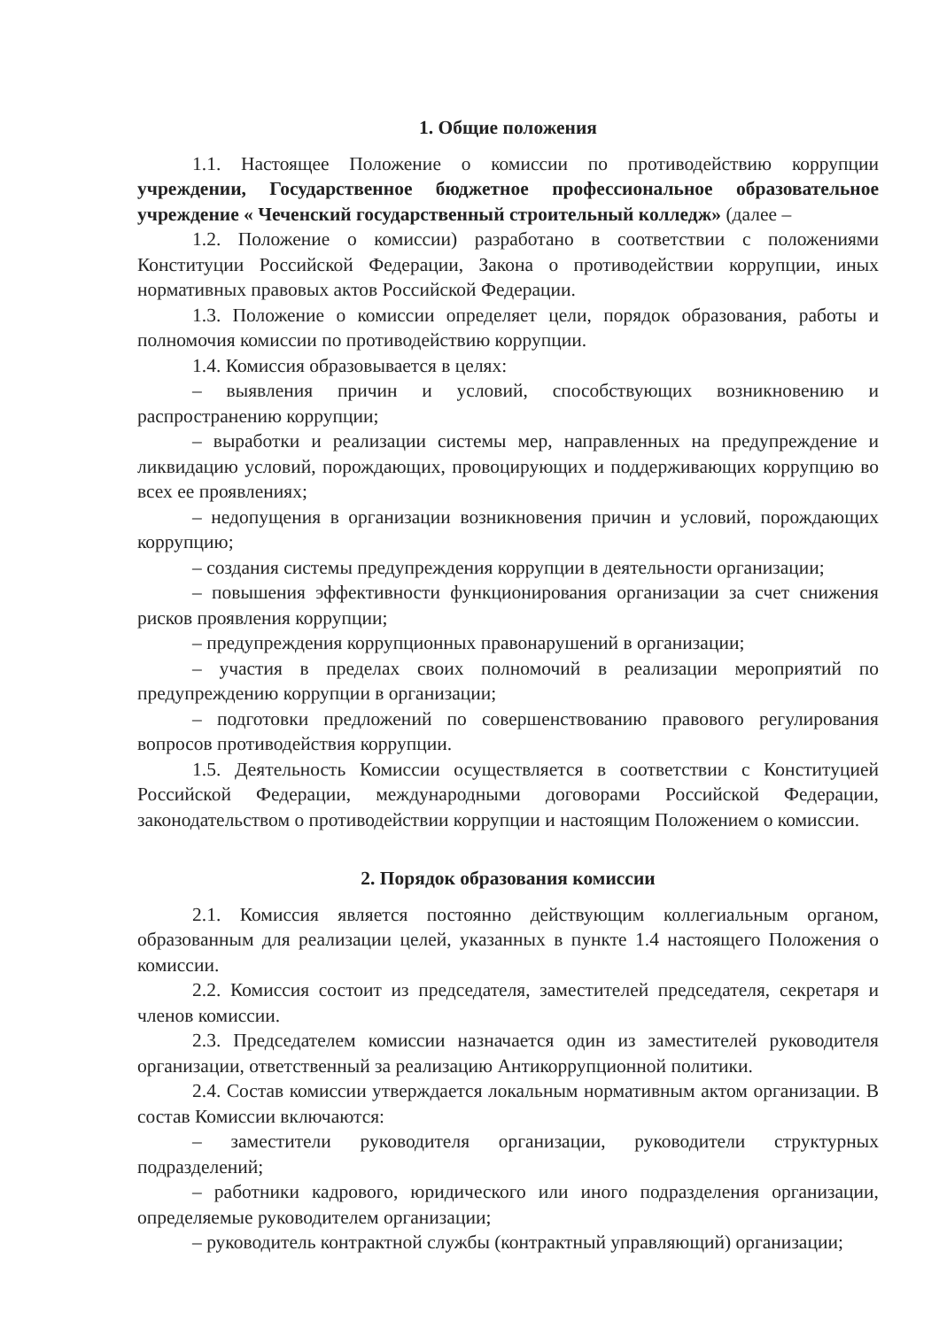1. Общие положения
1.1. Настоящее Положение о комиссии по противодействию коррупции учреждении, Государственное бюджетное профессиональное образовательное учреждение « Чеченский государственный строительный колледж» (далее –
1.2. Положение о комиссии) разработано в соответствии с положениями Конституции Российской Федерации, Закона о противодействии коррупции, иных нормативных правовых актов Российской Федерации.
1.3. Положение о комиссии определяет цели, порядок образования, работы и полномочия комиссии по противодействию коррупции.
1.4. Комиссия образовывается в целях:
– выявления причин и условий, способствующих возникновению и распространению коррупции;
– выработки и реализации системы мер, направленных на предупреждение и ликвидацию условий, порождающих, провоцирующих и поддерживающих коррупцию во всех ее проявлениях;
– недопущения в организации возникновения причин и условий, порождающих коррупцию;
– создания системы предупреждения коррупции в деятельности организации;
– повышения эффективности функционирования организации за счет снижения рисков проявления коррупции;
– предупреждения коррупционных правонарушений в организации;
– участия в пределах своих полномочий в реализации мероприятий по предупреждению коррупции в организации;
– подготовки предложений по совершенствованию правового регулирования вопросов противодействия коррупции.
1.5. Деятельность Комиссии осуществляется в соответствии с Конституцией Российской Федерации, международными договорами Российской Федерации, законодательством о противодействии коррупции и настоящим Положением о комиссии.
2. Порядок образования комиссии
2.1. Комиссия является постоянно действующим коллегиальным органом, образованным для реализации целей, указанных в пункте 1.4 настоящего Положения о комиссии.
2.2. Комиссия состоит из председателя, заместителей председателя, секретаря и членов комиссии.
2.3. Председателем комиссии назначается один из заместителей руководителя организации, ответственный за реализацию Антикоррупционной политики.
2.4. Состав комиссии утверждается локальным нормативным актом организации. В состав Комиссии включаются:
– заместители руководителя организации, руководители структурных подразделений;
– работники кадрового, юридического или иного подразделения организации, определяемые руководителем организации;
– руководитель контрактной службы (контрактный управляющий) организации;